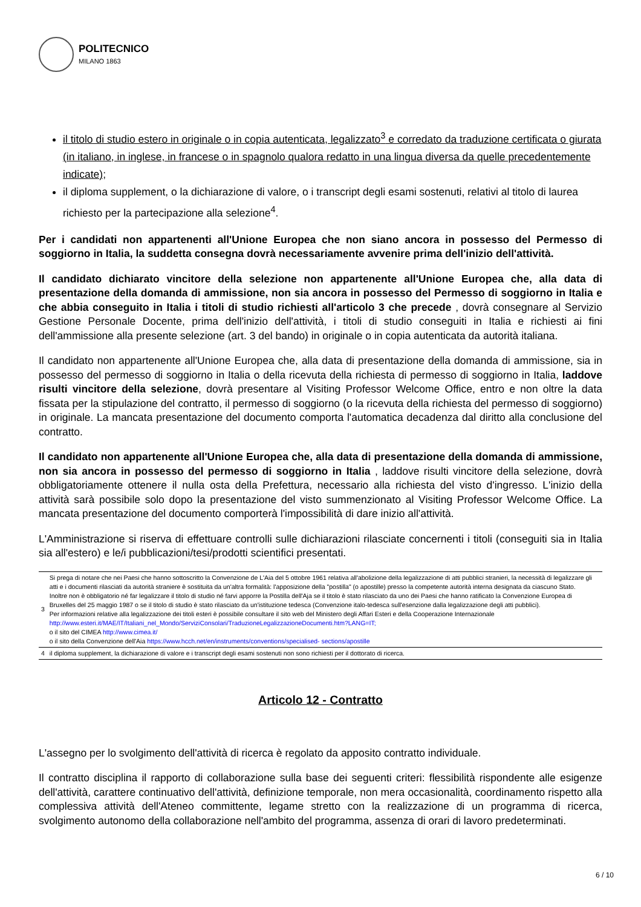POLITECNICO
MILANO 1863
il titolo di studio estero in originale o in copia autenticata, legalizzato<sup>3</sup> e corredato da traduzione certificata o giurata (in italiano, in inglese, in francese o in spagnolo qualora redatto in una lingua diversa da quelle precedentemente indicate);
il diploma supplement, o la dichiarazione di valore, o i transcript degli esami sostenuti, relativi al titolo di laurea richiesto per la partecipazione alla selezione<sup>4</sup>.
Per i candidati non appartenenti all'Unione Europea che non siano ancora in possesso del Permesso di soggiorno in Italia, la suddetta consegna dovrà necessariamente avvenire prima dell'inizio dell'attività.
Il candidato dichiarato vincitore della selezione non appartenente all'Unione Europea che, alla data di presentazione della domanda di ammissione, non sia ancora in possesso del Permesso di soggiorno in Italia e che abbia conseguito in Italia i titoli di studio richiesti all'articolo 3 che precede , dovrà consegnare al Servizio Gestione Personale Docente, prima dell'inizio dell'attività, i titoli di studio conseguiti in Italia e richiesti ai fini dell'ammissione alla presente selezione (art. 3 del bando) in originale o in copia autenticata da autorità italiana.
Il candidato non appartenente all'Unione Europea che, alla data di presentazione della domanda di ammissione, sia in possesso del permesso di soggiorno in Italia o della ricevuta della richiesta di permesso di soggiorno in Italia, laddove risulti vincitore della selezione, dovrà presentare al Visiting Professor Welcome Office, entro e non oltre la data fissata per la stipulazione del contratto, il permesso di soggiorno (o la ricevuta della richiesta del permesso di soggiorno) in originale. La mancata presentazione del documento comporta l'automatica decadenza dal diritto alla conclusione del contratto.
Il candidato non appartenente all'Unione Europea che, alla data di presentazione della domanda di ammissione, non sia ancora in possesso del permesso di soggiorno in Italia , laddove risulti vincitore della selezione, dovrà obbligatoriamente ottenere il nulla osta della Prefettura, necessario alla richiesta del visto d'ingresso. L'inizio della attività sarà possibile solo dopo la presentazione del visto summenzionato al Visiting Professor Welcome Office. La mancata presentazione del documento comporterà l'impossibilità di dare inizio all'attività.
L'Amministrazione si riserva di effettuare controlli sulle dichiarazioni rilasciate concernenti i titoli (conseguiti sia in Italia sia all'estero) e le/i pubblicazioni/tesi/prodotti scientifici presentati.
| 3 | Si prega di notare che nei Paesi che hanno sottoscritto la Convenzione de L'Aia del 5 ottobre 1961 relativa all'abolizione della legalizzazione di atti pubblici stranieri, la necessità di legalizzare gli atti e i documenti rilasciati da autorità straniere è sostituita da un'altra formalità: l'apposizione della "postilla" (o apostille) presso la competente autorità interna designata da ciascuno Stato. Inoltre non è obbligatorio né far legalizzare il titolo di studio né farvi apporre la Postilla dell'Aja se il titolo è stato rilasciato da uno dei Paesi che hanno ratificato la Convenzione Europea di Bruxelles del 25 maggio 1987 o se il titolo di studio è stato rilasciato da un'istituzione tedesca (Convenzione italo-tedesca sull'esenzione dalla legalizzazione degli atti pubblici). Per informazioni relative alla legalizzazione dei titoli esteri è possibile consultare il sito web del Ministero degli Affari Esteri e della Cooperazione Internazionale http://www.esteri.it/MAE/IT/Italiani_nel_Mondo/ServiziConsolari/TraduzioneLegalizzazioneDocumenti.htm?LANG=IT; o il sito del CIMEA http://www.cimea.it/ o il sito della Convenzione dell'Aia https://www.hcch.net/en/instruments/conventions/specialised- sections/apostille |
| 4 | il diploma supplement, la dichiarazione di valore e i transcript degli esami sostenuti non sono richiesti per il dottorato di ricerca. |
Articolo 12 - Contratto
L'assegno per lo svolgimento dell'attività di ricerca è regolato da apposito contratto individuale.
Il contratto disciplina il rapporto di collaborazione sulla base dei seguenti criteri: flessibilità rispondente alle esigenze dell'attività, carattere continuativo dell'attività, definizione temporale, non mera occasionalità, coordinamento rispetto alla complessiva attività dell'Ateneo committente, legame stretto con la realizzazione di un programma di ricerca, svolgimento autonomo della collaborazione nell'ambito del programma, assenza di orari di lavoro predeterminati.
6 / 10